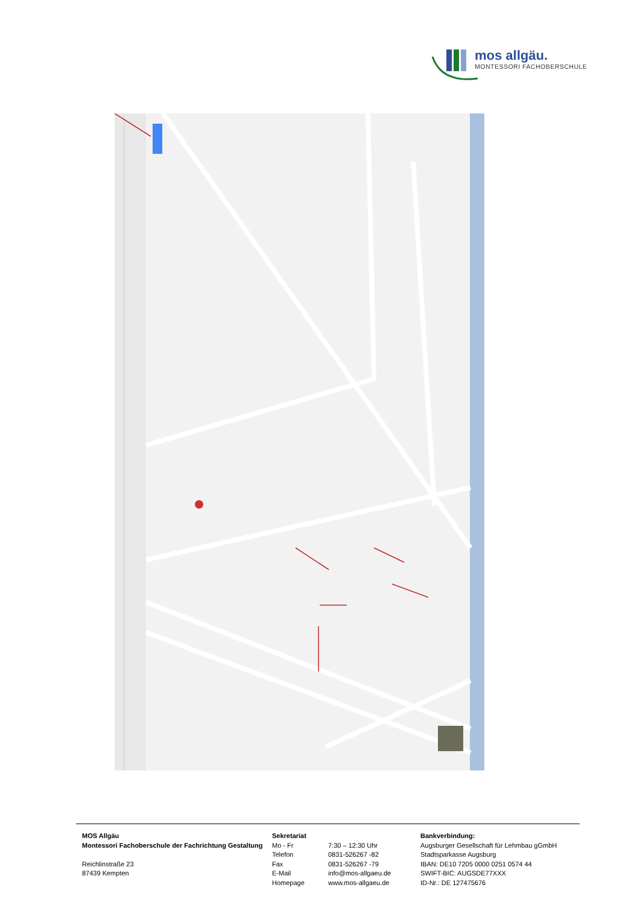mos allgäu.
MONTESSORI FACHOBERSCHULE
MOS Allgäu
Montessori Fachoberschule der Fachrichtung Gestaltung
Reichlinstraße 23
87439 Kempten
Sekretariat
Mo - Fr 7:30 – 12:30 Uhr
Telefon 0831-526267 -82
Fax 0831-526267 -79
E-Mail info@mos-allgaeu.de
Homepage www.mos-allgaeu.de
Bankverbindung:
Augsburger Gesellschaft für Lehmbau gGmbH
Stadtsparkasse Augsburg
IBAN: DE10 7205 0000 0251 0574 44
SWIFT-BIC: AUGSDE77XXX
ID-Nr.: DE 127475676